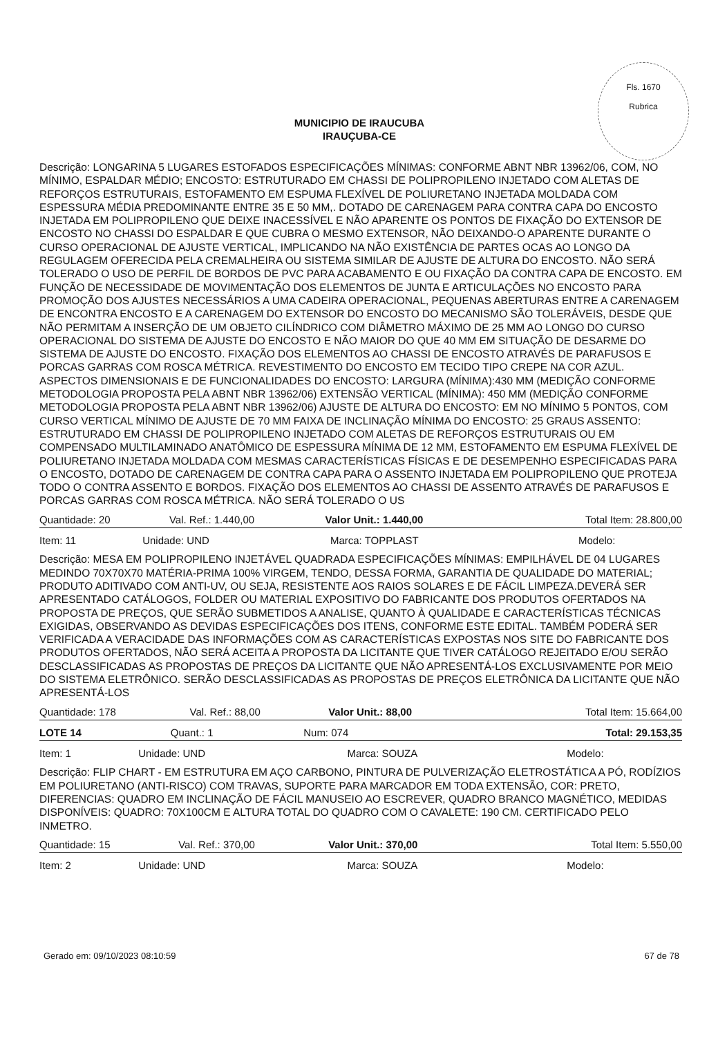Fls. 1670
Rubrica
MUNICIPIO DE IRAUCUBA
IRAUÇUBA-CE
Descrição: LONGARINA 5 LUGARES ESTOFADOS ESPECIFICAÇÕES MÍNIMAS: CONFORME ABNT NBR 13962/06, COM, NO MÍNIMO, ESPALDAR MÉDIO; ENCOSTO: ESTRUTURADO EM CHASSI DE POLIPROPILENO INJETADO COM ALETAS DE REFORÇOS ESTRUTURAIS, ESTOFAMENTO EM ESPUMA FLEXÍVEL DE POLIURETANO INJETADA MOLDADA COM ESPESSURA MÉDIA PREDOMINANTE ENTRE 35 E 50 MM,. DOTADO DE CARENAGEM PARA CONTRA CAPA DO ENCOSTO INJETADA EM POLIPROPILENO QUE DEIXE INACESSÍVEL E NÃO APARENTE OS PONTOS DE FIXAÇÃO DO EXTENSOR DE ENCOSTO NO CHASSI DO ESPALDAR E QUE CUBRA O MESMO EXTENSOR, NÃO DEIXANDO-O APARENTE DURANTE O CURSO OPERACIONAL DE AJUSTE VERTICAL, IMPLICANDO NA NÃO EXISTÊNCIA DE PARTES OCAS AO LONGO DA REGULAGEM OFERECIDA PELA CREMALHEIRA OU SISTEMA SIMILAR DE AJUSTE DE ALTURA DO ENCOSTO. NÃO SERÁ TOLERADO O USO DE PERFIL DE BORDOS DE PVC PARA ACABAMENTO E OU FIXAÇÃO DA CONTRA CAPA DE ENCOSTO. EM FUNÇÃO DE NECESSIDADE DE MOVIMENTAÇÃO DOS ELEMENTOS DE JUNTA E ARTICULAÇÕES NO ENCOSTO PARA PROMOÇÃO DOS AJUSTES NECESSÁRIOS A UMA CADEIRA OPERACIONAL, PEQUENAS ABERTURAS ENTRE A CARENAGEM DE ENCONTRA ENCOSTO E A CARENAGEM DO EXTENSOR DO ENCOSTO DO MECANISMO SÃO TOLERÁVEIS, DESDE QUE NÃO PERMITAM A INSERÇÃO DE UM OBJETO CILÍNDRICO COM DIÂMETRO MÁXIMO DE 25 MM AO LONGO DO CURSO OPERACIONAL DO SISTEMA DE AJUSTE DO ENCOSTO E NÃO MAIOR DO QUE 40 MM EM SITUAÇÃO DE DESARME DO SISTEMA DE AJUSTE DO ENCOSTO. FIXAÇÃO DOS ELEMENTOS AO CHASSI DE ENCOSTO ATRAVÉS DE PARAFUSOS E PORCAS GARRAS COM ROSCA MÉTRICA. REVESTIMENTO DO ENCOSTO EM TECIDO TIPO CREPE NA COR AZUL. ASPECTOS DIMENSIONAIS E DE FUNCIONALIDADES DO ENCOSTO: LARGURA (MÍNIMA):430 MM (MEDIÇÃO CONFORME METODOLOGIA PROPOSTA PELA ABNT NBR 13962/06) EXTENSÃO VERTICAL (MÍNIMA): 450 MM (MEDIÇÃO CONFORME METODOLOGIA PROPOSTA PELA ABNT NBR 13962/06) AJUSTE DE ALTURA DO ENCOSTO: EM NO MÍNIMO 5 PONTOS, COM CURSO VERTICAL MÍNIMO DE AJUSTE DE 70 MM FAIXA DE INCLINAÇÃO MÍNIMA DO ENCOSTO: 25 GRAUS ASSENTO: ESTRUTURADO EM CHASSI DE POLIPROPILENO INJETADO COM ALETAS DE REFORÇOS ESTRUTURAIS OU EM COMPENSADO MULTILAMINADO ANATÔMICO DE ESPESSURA MÍNIMA DE 12 MM, ESTOFAMENTO EM ESPUMA FLEXÍVEL DE POLIURETANO INJETADA MOLDADA COM MESMAS CARACTERÍSTICAS FÍSICAS E DE DESEMPENHO ESPECIFICADAS PARA O ENCOSTO, DOTADO DE CARENAGEM DE CONTRA CAPA PARA O ASSENTO INJETADA EM POLIPROPILENO QUE PROTEJA TODO O CONTRA ASSENTO E BORDOS. FIXAÇÃO DOS ELEMENTOS AO CHASSI DE ASSENTO ATRAVÉS DE PARAFUSOS E PORCAS GARRAS COM ROSCA MÉTRICA. NÃO SERÁ TOLERADO O US
| Quantidade: 20 | Val. Ref.: 1.440,00 | Valor Unit.: 1.440,00 | Total Item: 28.800,00 |
| Item: 11 | Unidade: UND | Marca: TOPPLAST | Modelo: |
Descrição: MESA EM POLIPROPILENO INJETÁVEL QUADRADA ESPECIFICAÇÕES MÍNIMAS: EMPILHÁVEL DE 04 LUGARES MEDINDO 70X70X70 MATÉRIA-PRIMA 100% VIRGEM, TENDO, DESSA FORMA, GARANTIA DE QUALIDADE DO MATERIAL; PRODUTO ADITIVADO COM ANTI-UV, OU SEJA, RESISTENTE AOS RAIOS SOLARES E DE FÁCIL LIMPEZA.DEVERÁ SER APRESENTADO CATÁLOGOS, FOLDER OU MATERIAL EXPOSITIVO DO FABRICANTE DOS PRODUTOS OFERTADOS NA PROPOSTA DE PREÇOS, QUE SERÃO SUBMETIDOS A ANALISE, QUANTO À QUALIDADE E CARACTERÍSTICAS TÉCNICAS EXIGIDAS, OBSERVANDO AS DEVIDAS ESPECIFICAÇÕES DOS ITENS, CONFORME ESTE EDITAL. TAMBÉM PODERÁ SER VERIFICADA A VERACIDADE DAS INFORMAÇÕES COM AS CARACTERÍSTICAS EXPOSTAS NOS SITE DO FABRICANTE DOS PRODUTOS OFERTADOS, NÃO SERÁ ACEITA A PROPOSTA DA LICITANTE QUE TIVER CATÁLOGO REJEITADO E/OU SERÃO DESCLASSIFICADAS AS PROPOSTAS DE PREÇOS DA LICITANTE QUE NÃO APRESENTÁ-LOS EXCLUSIVAMENTE POR MEIO DO SISTEMA ELETRÔNICO. SERÃO DESCLASSIFICADAS AS PROPOSTAS DE PREÇOS ELETRÔNICA DA LICITANTE QUE NÃO APRESENTÁ-LOS
| Quantidade: 178 | Val. Ref.: 88,00 | Valor Unit.: 88,00 | Total Item: 15.664,00 |
| LOTE 14 | Quant.: 1 | Num: 074 | Total: 29.153,35 |
| Item: 1 | Unidade: UND | Marca: SOUZA | Modelo: |
Descrição: FLIP CHART - EM ESTRUTURA EM AÇO CARBONO, PINTURA DE PULVERIZAÇÃO ELETROSTÁTICA A PÓ, RODÍZIOS EM POLIURETANO (ANTI-RISCO) COM TRAVAS, SUPORTE PARA MARCADOR EM TODA EXTENSÃO, COR: PRETO, DIFERENCIAS: QUADRO EM INCLINAÇÃO DE FÁCIL MANUSEIO AO ESCREVER, QUADRO BRANCO MAGNÉTICO, MEDIDAS DISPONÍVEIS: QUADRO: 70X100CM E ALTURA TOTAL DO QUADRO COM O CAVALETE: 190 CM. CERTIFICADO PELO INMETRO.
| Quantidade: 15 | Val. Ref.: 370,00 | Valor Unit.: 370,00 | Total Item: 5.550,00 |
| Item: 2 | Unidade: UND | Marca: SOUZA | Modelo: |
Gerado em: 09/10/2023 08:10:59 67 de 78